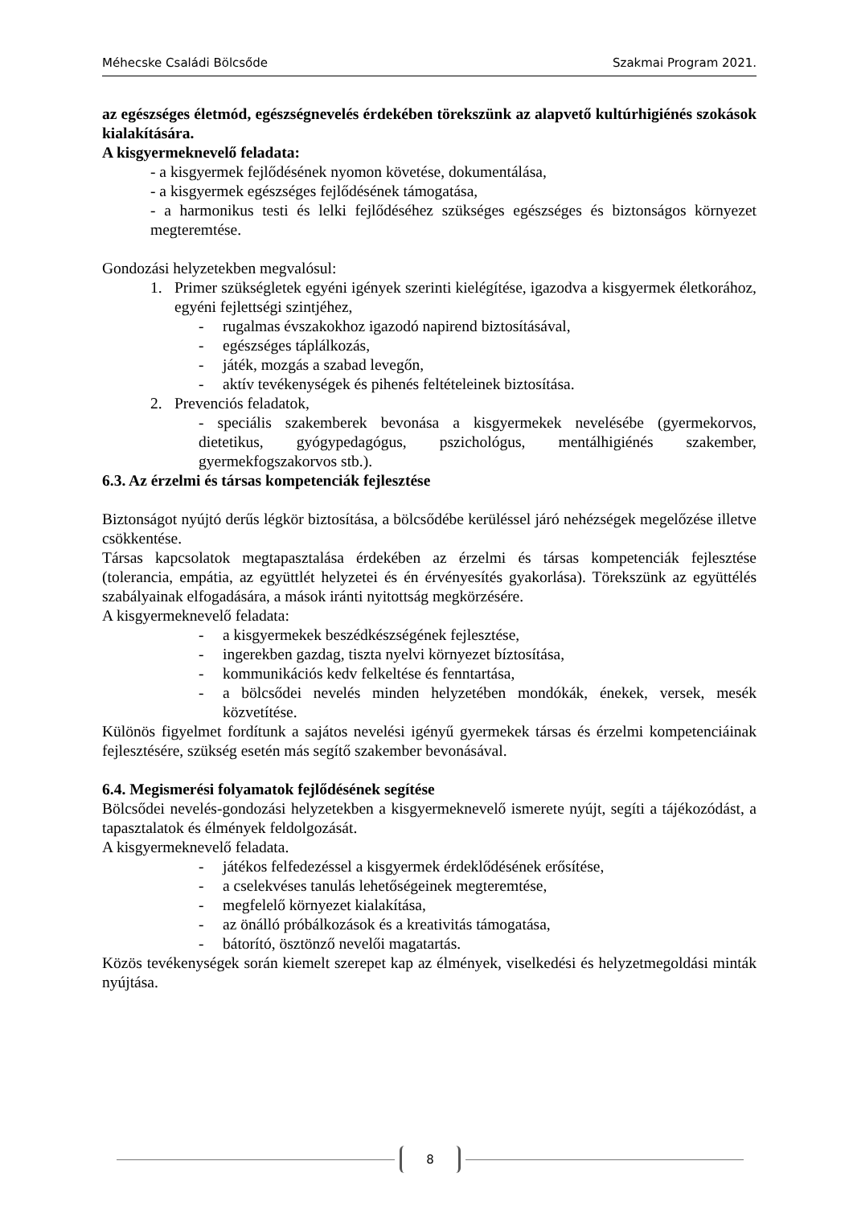Méhecske Családi Bölcsőde Szakmai Program 2021.
az egészséges életmód, egészségnevelés érdekében törekszünk az alapvető kultúrhigiénés szokások kialakítására.
A kisgyermeknevelő feladata:
- a kisgyermek fejlődésének nyomon követése, dokumentálása,
- a kisgyermek egészséges fejlődésének támogatása,
- a harmonikus testi és lelki fejlődéséhez szükséges egészséges és biztonságos környezet megteremtése.
Gondozási helyzetekben megvalósul:
1. Primer szükségletek egyéni igények szerinti kielégítése, igazodva a kisgyermek életkorához, egyéni fejlettségi szintjéhez,
- rugalmas évszakokhoz igazodó napirend biztosításával,
- egészséges táplálkozás,
- játék, mozgás a szabad levegőn,
- aktív tevékenységek és pihenés feltételeinek biztosítása.
2. Prevenciós feladatok,
- speciális szakemberek bevonása a kisgyermekek nevelésébe (gyermekorvos, dietetikus, gyógypedagógus, pszichológus, mentálhigiénés szakember, gyermekfogszakorvos stb.).
6.3. Az érzelmi és társas kompetenciák fejlesztése
Biztonságot nyújtó derűs légkör biztosítása, a bölcsődébe kerüléssel járó nehézségek megelőzése illetve csökkentése.
Társas kapcsolatok megtapasztalása érdekében az érzelmi és társas kompetenciák fejlesztése (tolerancia, empátia, az együttlét helyzetei és én érvényesítés gyakorlása). Törekszünk az együttélés szabályainak elfogadására, a mások iránti nyitottság megkörzésére.
A kisgyermeknevelő feladata:
- a kisgyermekek beszédkészségének fejlesztése,
- ingerekben gazdag, tiszta nyelvi környezet bíztosítása,
- kommunikációs kedv felkeltése és fenntartása,
- a bölcsődei nevelés minden helyzetében mondókák, énekek, versek, mesék közvetítése.
Különös figyelmet fordítunk a sajátos nevelési igényű gyermekek társas és érzelmi kompetenciáinak fejlesztésére, szükség esetén más segítő szakember bevonásával.
6.4. Megismerési folyamatok fejlődésének segítése
Bölcsődei nevelés-gondozási helyzetekben a kisgyermeknevelő ismerete nyújt, segíti a tájékozódást, a tapasztalatok és élmények feldolgozását.
A kisgyermeknevelő feladata.
- játékos felfedezéssel a kisgyermek érdeklődésének erősítése,
- a cselekvéses tanulás lehetőségeinek megteremtése,
- megfelelő környezet kialakítása,
- az önálló próbálkozások és a kreativitás támogatása,
- bátorító, ösztönző nevelői magatartás.
Közös tevékenységek során kiemelt szerepet kap az élmények, viselkedési és helyzetmegoldási minták nyújtása.
8